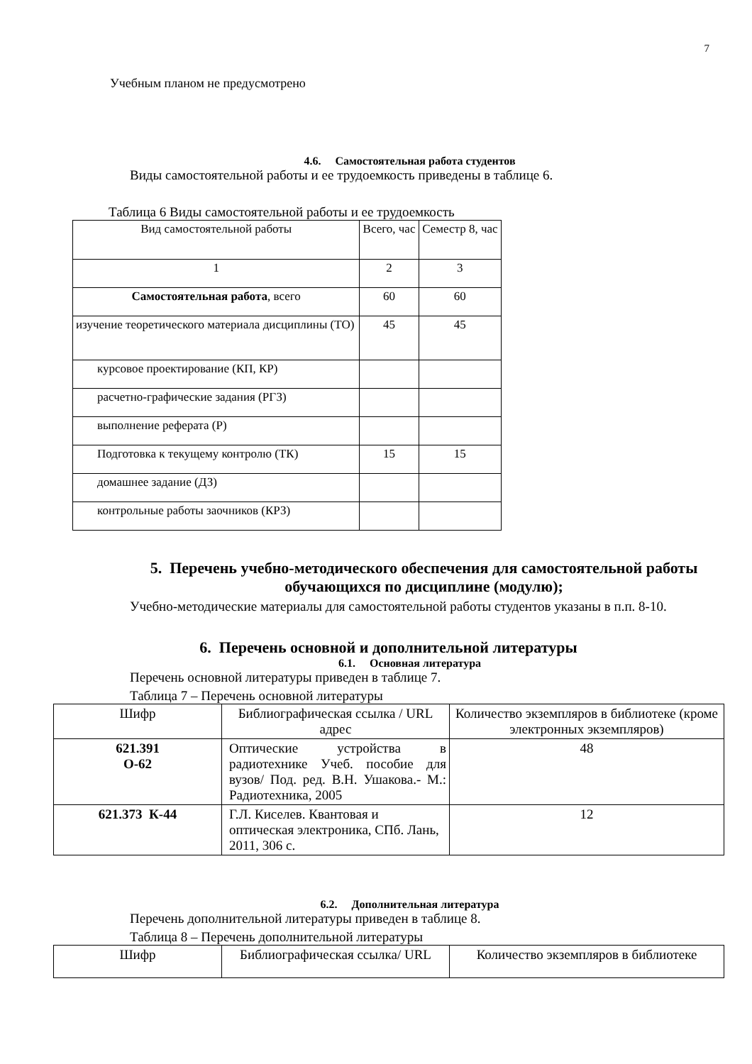7
Учебным планом не предусмотрено
4.6. Самостоятельная работа студентов
Виды самостоятельной работы и ее трудоемкость приведены в таблице 6.
Таблица 6 Виды самостоятельной работы и ее трудоемкость
| Вид самостоятельной работы | Всего, час | Семестр 8, час |
| --- | --- | --- |
| 1 | 2 | 3 |
| Самостоятельная работа , всего | 60 | 60 |
| изучение теоретического материала дисциплины (ТО) | 45 | 45 |
| курсовое проектирование (КП, КР) | | |
| расчетно-графические задания (РГЗ) | | |
| выполнение реферата (Р) | | |
| Подготовка к текущему контролю (ТК) | 15 | 15 |
| домашнее задание (ДЗ) | | |
| контрольные работы заочников (КРЗ) | | |
5. Перечень учебно-методического обеспечения для самостоятельной работы обучающихся по дисциплине (модулю);
Учебно-методические материалы для самостоятельной работы студентов указаны в п.п. 8-10.
6. Перечень основной и дополнительной литературы
6.1. Основная литература
Перечень основной литературы приведен в таблице 7.
Таблица 7 – Перечень основной литературы
| Шифр | Библиографическая ссылка / URL адрес | Количество экземпляров в библиотеке (кроме электронных экземпляров) |
| --- | --- | --- |
| 621.391 О-62 | Оптические устройства в радиотехнике Учеб. пособие для вузов/ Под. ред. В.Н. Ушакова.- М.: Радиотехника, 2005 | 48 |
| 621.373 К-44 | Г.Л. Киселев. Квантовая и оптическая электроника, СПб. Лань, 2011, 306 с. | 12 |
6.2. Дополнительная литература
Перечень дополнительной литературы приведен в таблице 8.
Таблица 8 – Перечень дополнительной литературы
| Шифр | Библиографическая ссылка/ URL | Количество экземпляров в библиотеке |
| --- | --- | --- |